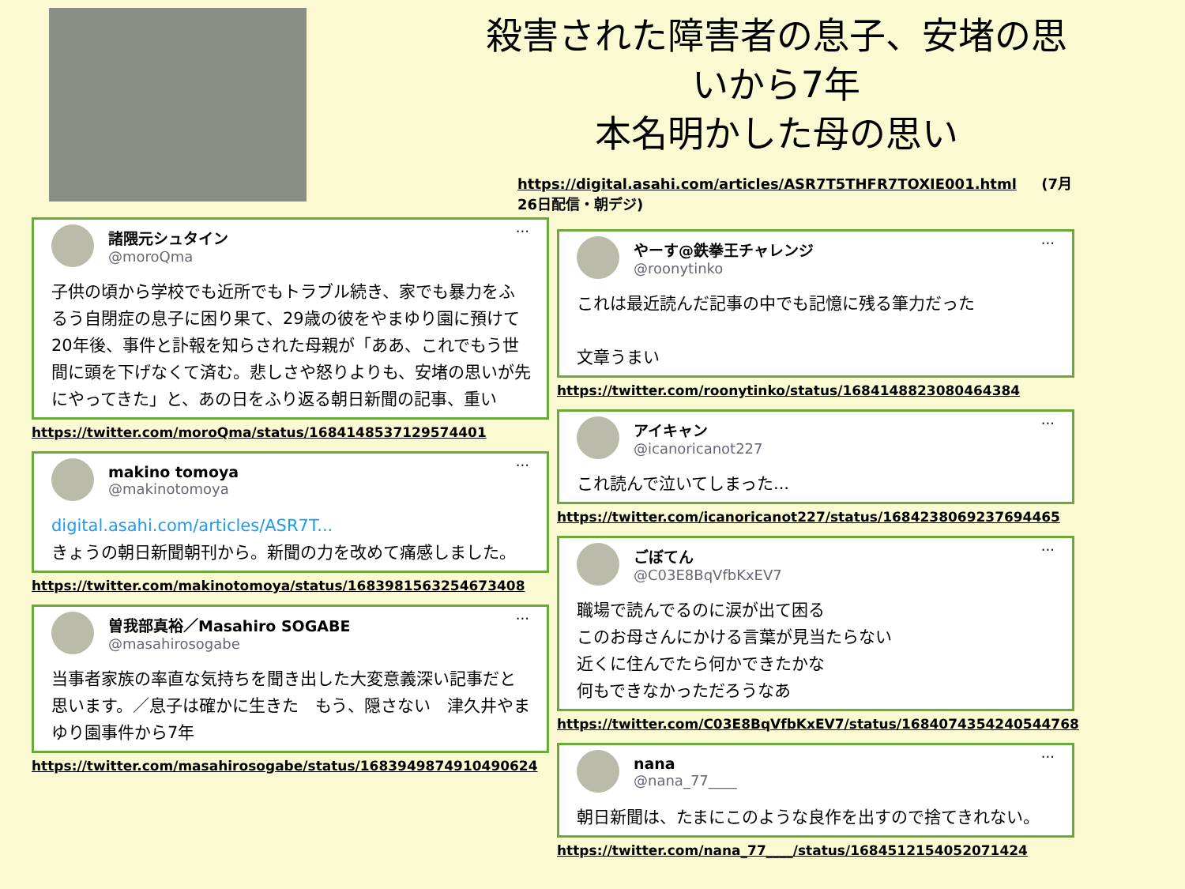···
諸隈元シュタイン
@moroQma
子供の頃から学校でも近所でもトラブル続き、家でも暴力をふるう自閉症の息子に困り果て、29歳の彼をやまゆり園に預けて20年後、事件と訃報を知らされた母親が「ああ、これでもう世間に頭を下げなくて済む。悲しさや怒りよりも、安堵の思いが先にやってきた」と、あの日をふり返る朝日新聞の記事、重い
https://twitter.com/moroQma/status/1684148537129574401
···
makino tomoya
@makinotomoya
digital.asahi.com/articles/ASR7T...
きょうの朝日新聞朝刊から。新聞の力を改めて痛感しました。
https://twitter.com/makinotomoya/status/1683981563254673408
···
曽我部真裕／Masahiro SOGABE
@masahirosogabe
当事者家族の率直な気持ちを聞き出した大変意義深い記事だと思います。／息子は確かに生きた　もう、隠さない　津久井やまゆり園事件から7年
https://twitter.com/masahirosogabe/status/1683949874910490624
殺害された障害者の息子、安堵の思いから7年
本名明かした母の思い
https://digital.asahi.com/articles/ASR7T5THFR7TOXIE001.html (7月26日配信・朝デジ)
···
やーす@鉄拳王チャレンジ
@roonytinko
これは最近読んだ記事の中でも記憶に残る筆力だった
文章うまい
https://twitter.com/roonytinko/status/1684148823080464384
···
アイキャン
@icanoricanot227
これ読んで泣いてしまった...
https://twitter.com/icanoricanot227/status/1684238069237694465
···
ごぼてん
@C03E8BqVfbKxEV7
職場で読んでるのに涙が出て困る
このお母さんにかける言葉が見当たらない
近くに住んでたら何かできたかな
何もできなかっただろうなあ
https://twitter.com/C03E8BqVfbKxEV7/status/1684074354240544768
···
nana
@nana_77____
朝日新聞は、たまにこのような良作を出すので捨てきれない。
https://twitter.com/nana_77____/status/1684512154052071424